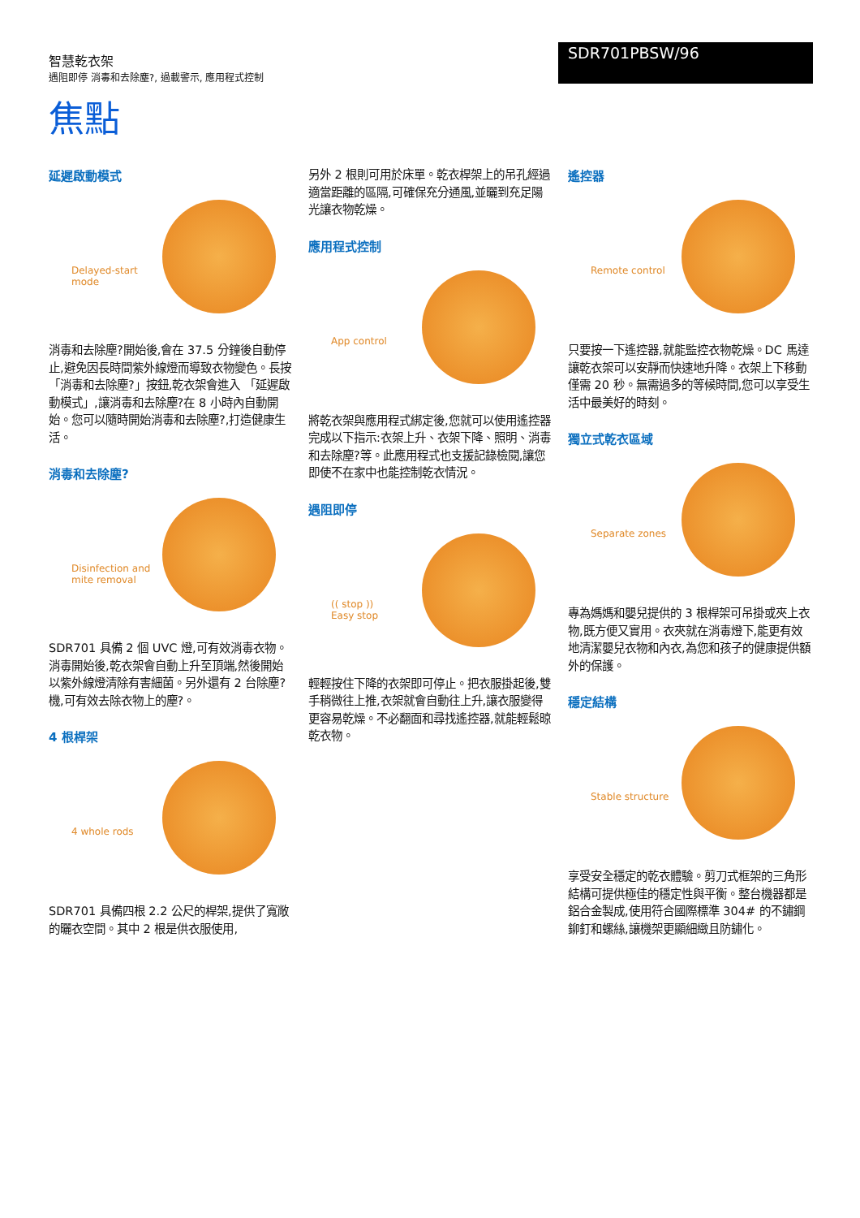智慧乾衣架
遇阻即停 消毒和去除塵?, 過載警示, 應用程式控制
SDR701PBSW/96
焦點
延遲啟動模式
Delayed-start
mode
消毒和去除塵?開始後,會在 37.5 分鐘後自動停止,避免因長時間紫外線燈而導致衣物變色。長按 「消毒和去除塵?」按鈕,乾衣架會進入 「延遲啟動模式」,讓消毒和去除塵?在 8 小時內自動開始。您可以隨時開始消毒和去除塵?,打造健康生活。
消毒和去除塵?
Disinfection and
mite removal
SDR701 具備 2 個 UVC 燈,可有效消毒衣物。消毒開始後,乾衣架會自動上升至頂端,然後開始以紫外線燈清除有害細菌。另外還有 2 台除塵?機,可有效去除衣物上的塵?。
4 根桿架
4 whole rods
SDR701 具備四根 2.2 公尺的桿架,提供了寬敞的曬衣空間。其中 2 根是供衣服使用,
另外 2 根則可用於床單。乾衣桿架上的吊孔經過適當距離的區隔,可確保充分通風,並曬到充足陽光讓衣物乾燥。
應用程式控制
App control
將乾衣架與應用程式綁定後,您就可以使用遙控器完成以下指示:衣架上升、衣架下降、照明、消毒和去除塵?等。此應用程式也支援記錄檢閱,讓您即使不在家中也能控制乾衣情況。
遇阻即停
(( stop ))
Easy stop
輕輕按住下降的衣架即可停止。把衣服掛起後,雙手稍微往上推,衣架就會自動往上升,讓衣服變得更容易乾燥。不必翻面和尋找遙控器,就能輕鬆晾乾衣物。
遙控器
Remote control
只要按一下遙控器,就能監控衣物乾燥。DC 馬達讓乾衣架可以安靜而快速地升降。衣架上下移動僅需 20 秒。無需過多的等候時間,您可以享受生活中最美好的時刻。
獨立式乾衣區域
Separate zones
專為媽媽和嬰兒提供的 3 根桿架可吊掛或夾上衣物,既方便又實用。衣夾就在消毒燈下,能更有效地清潔嬰兒衣物和內衣,為您和孩子的健康提供額外的保護。
穩定結構
Stable structure
享受安全穩定的乾衣體驗。剪刀式框架的三角形結構可提供極佳的穩定性與平衡。整台機器都是鋁合金製成,使用符合國際標準 304# 的不鏽鋼鉚釘和螺絲,讓機架更顯細緻且防鏽化。